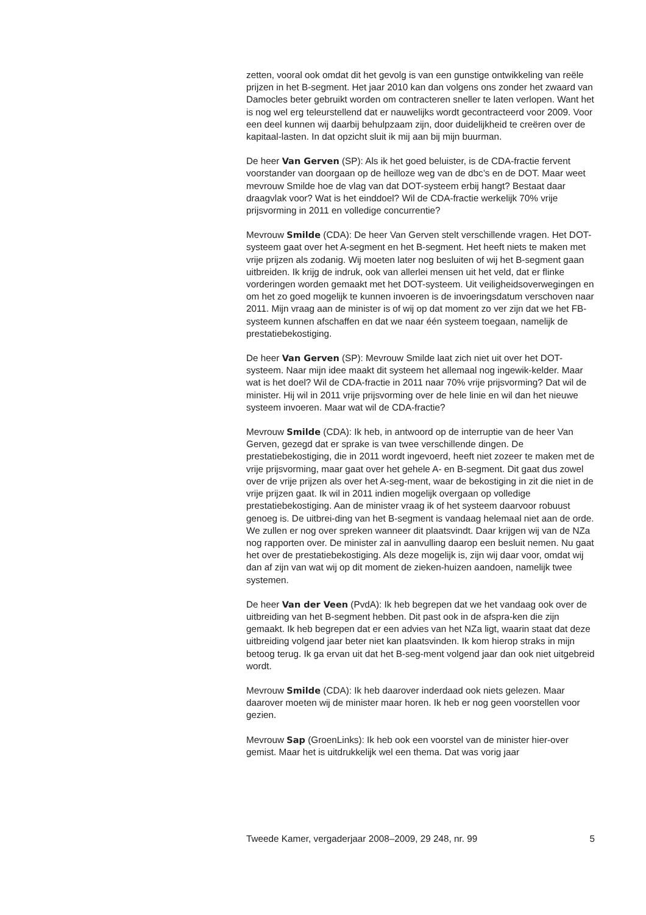zetten, vooral ook omdat dit het gevolg is van een gunstige ontwikkeling van reële prijzen in het B-segment. Het jaar 2010 kan dan volgens ons zonder het zwaard van Damocles beter gebruikt worden om contracteren sneller te laten verlopen. Want het is nog wel erg teleurstellend dat er nauwelijks wordt gecontracteerd voor 2009. Voor een deel kunnen wij daarbij behulpzaam zijn, door duidelijkheid te creëren over de kapitaal-lasten. In dat opzicht sluit ik mij aan bij mijn buurman.
De heer Van Gerven (SP): Als ik het goed beluister, is de CDA-fractie fervent voorstander van doorgaan op de heilloze weg van de dbc’s en de DOT. Maar weet mevrouw Smilde hoe de vlag van dat DOT-systeem erbij hangt? Bestaat daar draagvlak voor? Wat is het einddoel? Wil de CDA-fractie werkelijk 70% vrije prijsvorming in 2011 en volledige concurrentie?
Mevrouw Smilde (CDA): De heer Van Gerven stelt verschillende vragen. Het DOT-systeem gaat over het A-segment en het B-segment. Het heeft niets te maken met vrije prijzen als zodanig. Wij moeten later nog besluiten of wij het B-segment gaan uitbreiden. Ik krijg de indruk, ook van allerlei mensen uit het veld, dat er flinke vorderingen worden gemaakt met het DOT-systeem. Uit veiligheidsoverwegingen en om het zo goed mogelijk te kunnen invoeren is de invoeringsdatum verschoven naar 2011. Mijn vraag aan de minister is of wij op dat moment zo ver zijn dat we het FB-systeem kunnen afschaffen en dat we naar één systeem toegaan, namelijk de prestatiebekostiging.
De heer Van Gerven (SP): Mevrouw Smilde laat zich niet uit over het DOT-systeem. Naar mijn idee maakt dit systeem het allemaal nog ingewik-kelder. Maar wat is het doel? Wil de CDA-fractie in 2011 naar 70% vrije prijsvorming? Dat wil de minister. Hij wil in 2011 vrije prijsvorming over de hele linie en wil dan het nieuwe systeem invoeren. Maar wat wil de CDA-fractie?
Mevrouw Smilde (CDA): Ik heb, in antwoord op de interruptie van de heer Van Gerven, gezegd dat er sprake is van twee verschillende dingen. De prestatiebekostiging, die in 2011 wordt ingevoerd, heeft niet zozeer te maken met de vrije prijsvorming, maar gaat over het gehele A- en B-segment. Dit gaat dus zowel over de vrije prijzen als over het A-seg-ment, waar de bekostiging in zit die niet in de vrije prijzen gaat. Ik wil in 2011 indien mogelijk overgaan op volledige prestatiebekostiging. Aan de minister vraag ik of het systeem daarvoor robuust genoeg is. De uitbrei-ding van het B-segment is vandaag helemaal niet aan de orde. We zullen er nog over spreken wanneer dit plaatsvindt. Daar krijgen wij van de NZa nog rapporten over. De minister zal in aanvulling daarop een besluit nemen. Nu gaat het over de prestatiebekostiging. Als deze mogelijk is, zijn wij daar voor, omdat wij dan af zijn van wat wij op dit moment de zieken-huizen aandoen, namelijk twee systemen.
De heer Van der Veen (PvdA): Ik heb begrepen dat we het vandaag ook over de uitbreiding van het B-segment hebben. Dit past ook in de afspra-ken die zijn gemaakt. Ik heb begrepen dat er een advies van het NZa ligt, waarin staat dat deze uitbreiding volgend jaar beter niet kan plaatsvinden. Ik kom hierop straks in mijn betoog terug. Ik ga ervan uit dat het B-seg-ment volgend jaar dan ook niet uitgebreid wordt.
Mevrouw Smilde (CDA): Ik heb daarover inderdaad ook niets gelezen. Maar daarover moeten wij de minister maar horen. Ik heb er nog geen voorstellen voor gezien.
Mevrouw Sap (GroenLinks): Ik heb ook een voorstel van de minister hier-over gemist. Maar het is uitdrukkelijk wel een thema. Dat was vorig jaar
Tweede Kamer, vergaderjaar 2008–2009, 29 248, nr. 99 5